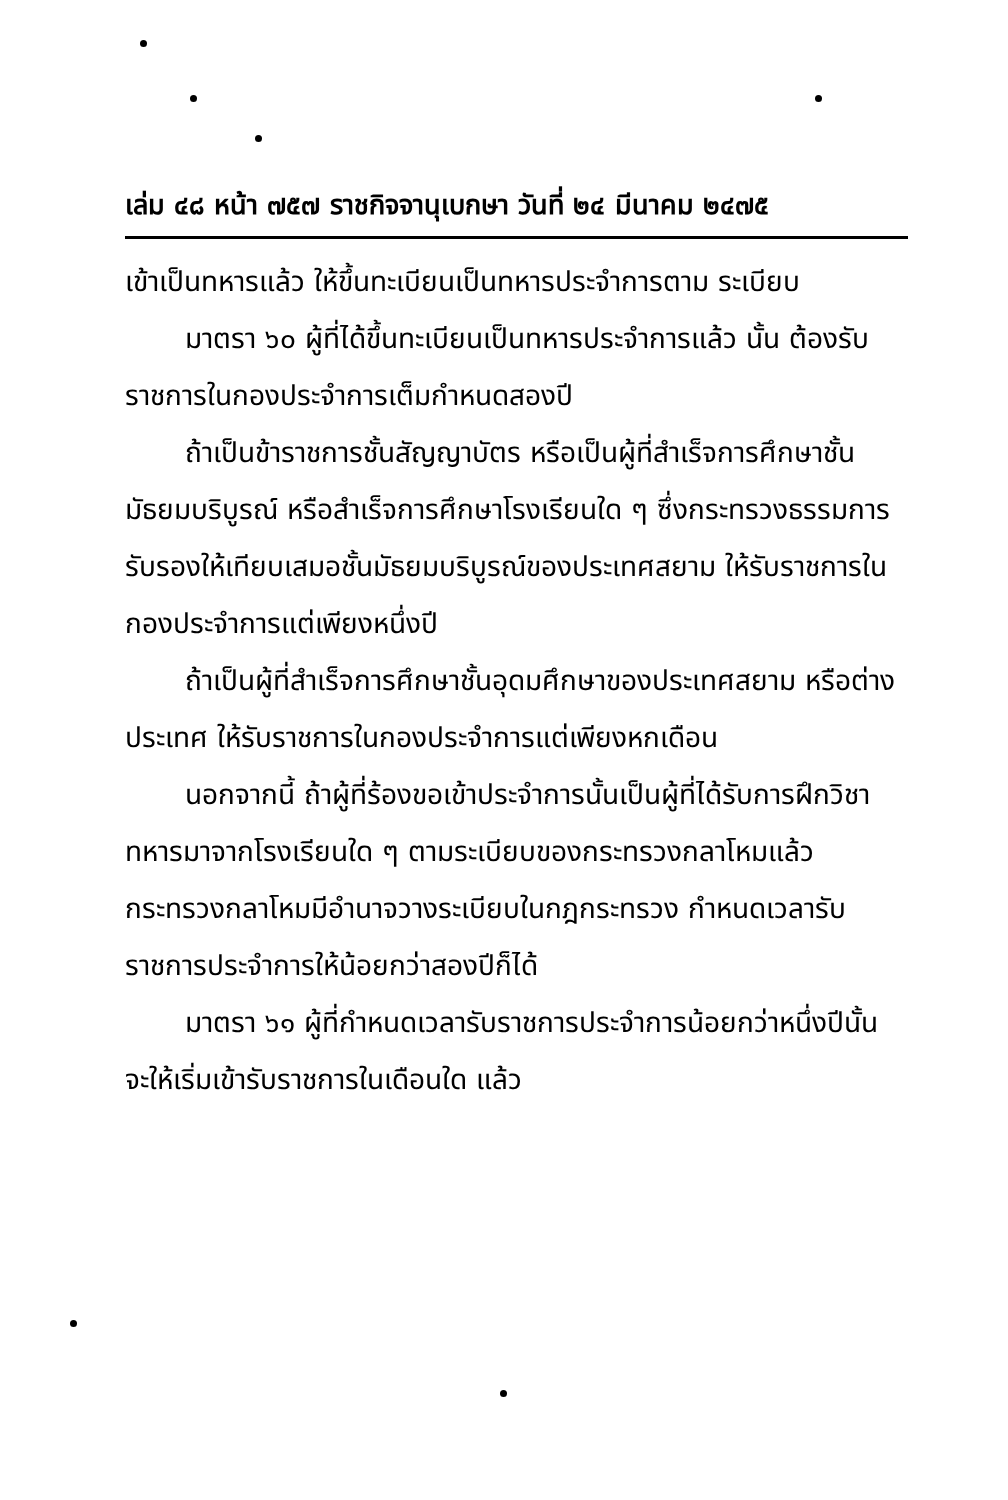เล่ม ๔๘ หน้า ๗๕๗ ราชกิจจานุเบกษา วันที่ ๒๔ มีนาคม ๒๔๗๕
เข้าเป็นทหารแล้ว ให้ขึ้นทะเบียนเป็นทหารประจำการตาม ระเบียบ
มาตรา ๖๐ ผู้ที่ได้ขึ้นทะเบียนเป็นทหารประจำการแล้ว นั้น ต้องรับราชการในกองประจำการเต็มกำหนดสองปี
ถ้าเป็นข้าราชการชั้นสัญญาบัตร หรือเป็นผู้ที่สำเร็จการศึกษาชั้นมัธยมบริบูรณ์ หรือสำเร็จการศึกษาโรงเรียนใด ๆ ซึ่งกระทรวงธรรมการรับรองให้เทียบเสมอชั้นมัธยมบริบูรณ์ของประเทศสยาม ให้รับราชการในกองประจำการแต่เพียงหนึ่งปี
ถ้าเป็นผู้ที่สำเร็จการศึกษาชั้นอุดมศึกษาของประเทศสยาม หรือต่างประเทศ ให้รับราชการในกองประจำการแต่เพียงหกเดือน
นอกจากนี้ ถ้าผู้ที่ร้องขอเข้าประจำการนั้นเป็นผู้ที่ได้รับการฝึกวิชาทหารมาจากโรงเรียนใด ๆ ตามระเบียบของกระทรวงกลาโหมแล้ว กระทรวงกลาโหมมีอำนาจวางระเบียบในกฎกระทรวง กำหนดเวลารับราชการประจำการให้น้อยกว่าสองปีก็ได้
มาตรา ๖๑ ผู้ที่กำหนดเวลารับราชการประจำการน้อยกว่าหนึ่งปีนั้น จะให้เริ่มเข้ารับราชการในเดือนใด แล้ว